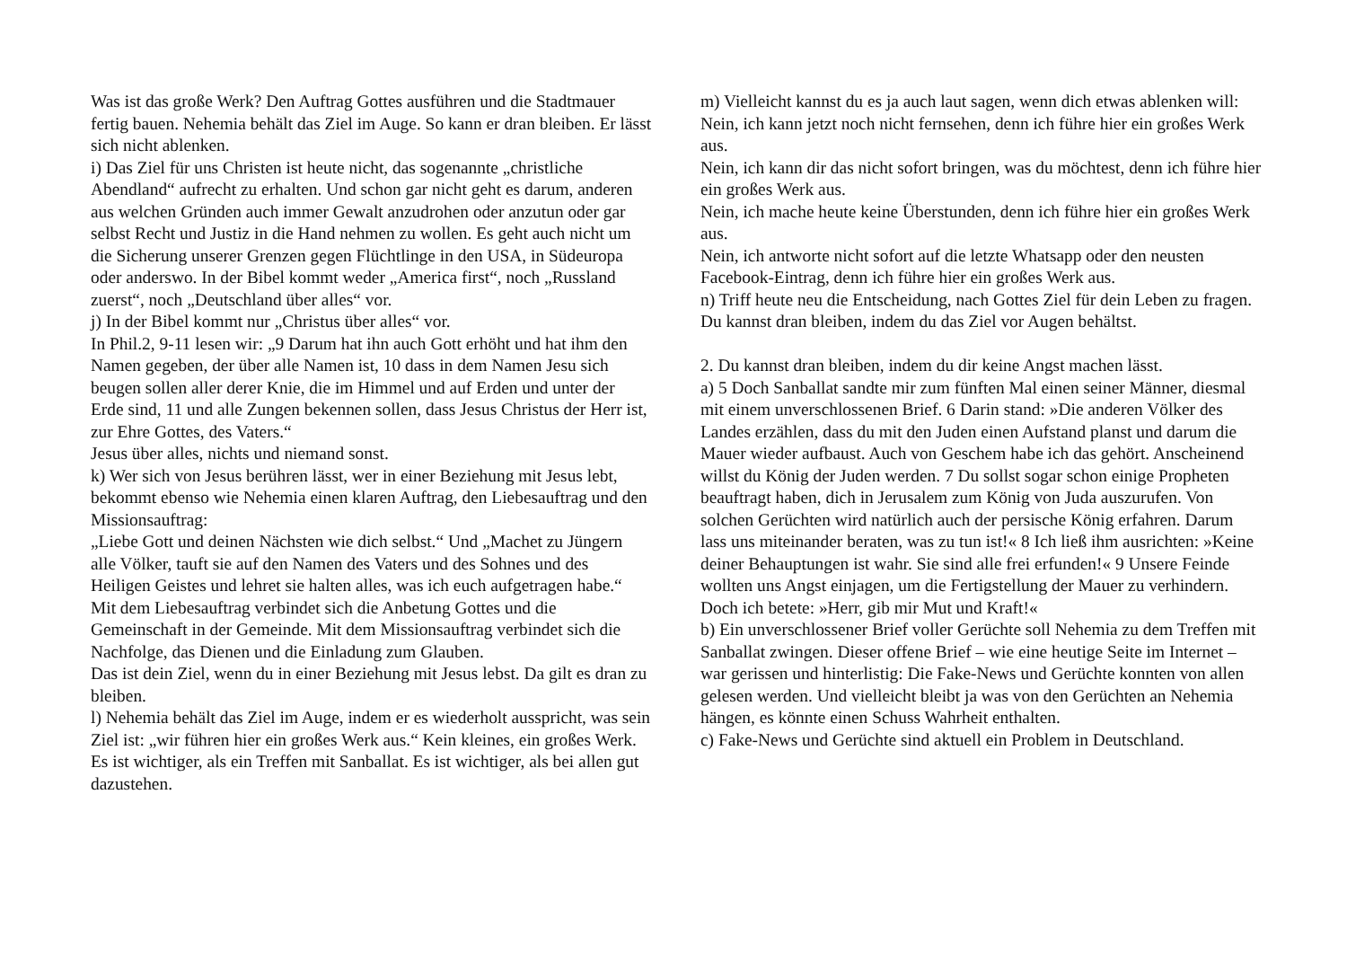Was ist das große Werk? Den Auftrag Gottes ausführen und die Stadtmauer fertig bauen. Nehemia behält das Ziel im Auge. So kann er dran bleiben. Er lässt sich nicht ablenken.
i) Das Ziel für uns Christen ist heute nicht, das sogenannte „christliche Abendland“ aufrecht zu erhalten. Und schon gar nicht geht es darum, anderen aus welchen Gründen auch immer Gewalt anzudrohen oder anzutun oder gar selbst Recht und Justiz in die Hand nehmen zu wollen. Es geht auch nicht um die Sicherung unserer Grenzen gegen Flüchtlinge in den USA, in Südeuropa oder anderswo. In der Bibel kommt weder „America first“, noch „Russland zuerst“, noch „Deutschland über alles“ vor.
j) In der Bibel kommt nur „Christus über alles“ vor.
In Phil.2, 9-11 lesen wir: „9 Darum hat ihn auch Gott erhöht und hat ihm den Namen gegeben, der über alle Namen ist, 10 dass in dem Namen Jesu sich beugen sollen aller derer Knie, die im Himmel und auf Erden und unter der Erde sind, 11 und alle Zungen bekennen sollen, dass Jesus Christus der Herr ist, zur Ehre Gottes, des Vaters.“
Jesus über alles, nichts und niemand sonst.
k) Wer sich von Jesus berühren lässt, wer in einer Beziehung mit Jesus lebt, bekommt ebenso wie Nehemia einen klaren Auftrag, den Liebesauftrag und den Missionsauftrag:
„Liebe Gott und deinen Nächsten wie dich selbst.“ Und „Machet zu Jüngern alle Völker, tauft sie auf den Namen des Vaters und des Sohnes und des Heiligen Geistes und lehret sie halten alles, was ich euch aufgetragen habe.“
Mit dem Liebesauftrag verbindet sich die Anbetung Gottes und die Gemeinschaft in der Gemeinde. Mit dem Missionsauftrag verbindet sich die Nachfolge, das Dienen und die Einladung zum Glauben.
Das ist dein Ziel, wenn du in einer Beziehung mit Jesus lebst. Da gilt es dran zu bleiben.
l) Nehemia behält das Ziel im Auge, indem er es wiederholt ausspricht, was sein Ziel ist: „wir führen hier ein großes Werk aus.“ Kein kleines, ein großes Werk. Es ist wichtiger, als ein Treffen mit Sanballat. Es ist wichtiger, als bei allen gut dazustehen.
m) Vielleicht kannst du es ja auch laut sagen, wenn dich etwas ablenken will:
Nein, ich kann jetzt noch nicht fernsehen, denn ich führe hier ein großes Werk aus.
Nein, ich kann dir das nicht sofort bringen, was du möchtest, denn ich führe hier ein großes Werk aus.
Nein, ich mache heute keine Überstunden, denn ich führe hier ein großes Werk aus.
Nein, ich antworte nicht sofort auf die letzte Whatsapp oder den neusten Facebook-Eintrag, denn ich führe hier ein großes Werk aus.
n) Triff heute neu die Entscheidung, nach Gottes Ziel für dein Leben zu fragen. Du kannst dran bleiben, indem du das Ziel vor Augen behältst.
2. Du kannst dran bleiben, indem du dir keine Angst machen lässt.
a) 5 Doch Sanballat sandte mir zum fünften Mal einen seiner Männer, diesmal mit einem unverschlossenen Brief. 6 Darin stand: »Die anderen Völker des Landes erzählen, dass du mit den Juden einen Aufstand planst und darum die Mauer wieder aufbaust. Auch von Geschem habe ich das gehört. Anscheinend willst du König der Juden werden. 7 Du sollst sogar schon einige Propheten beauftragt haben, dich in Jerusalem zum König von Juda auszurufen. Von solchen Gerüchten wird natürlich auch der persische König erfahren. Darum lass uns miteinander beraten, was zu tun ist!« 8 Ich ließ ihm ausrichten: »Keine deiner Behauptungen ist wahr. Sie sind alle frei erfunden!« 9 Unsere Feinde wollten uns Angst einjagen, um die Fertigstellung der Mauer zu verhindern. Doch ich betete: »Herr, gib mir Mut und Kraft!«
b) Ein unverschlossener Brief voller Gerüchte soll Nehemia zu dem Treffen mit Sanballat zwingen. Dieser offene Brief – wie eine heutige Seite im Internet – war gerissen und hinterlistig: Die Fake-News und Gerüchte konnten von allen gelesen werden. Und vielleicht bleibt ja was von den Gerüchten an Nehemia hängen, es könnte einen Schuss Wahrheit enthalten.
c) Fake-News und Gerüchte sind aktuell ein Problem in Deutschland.